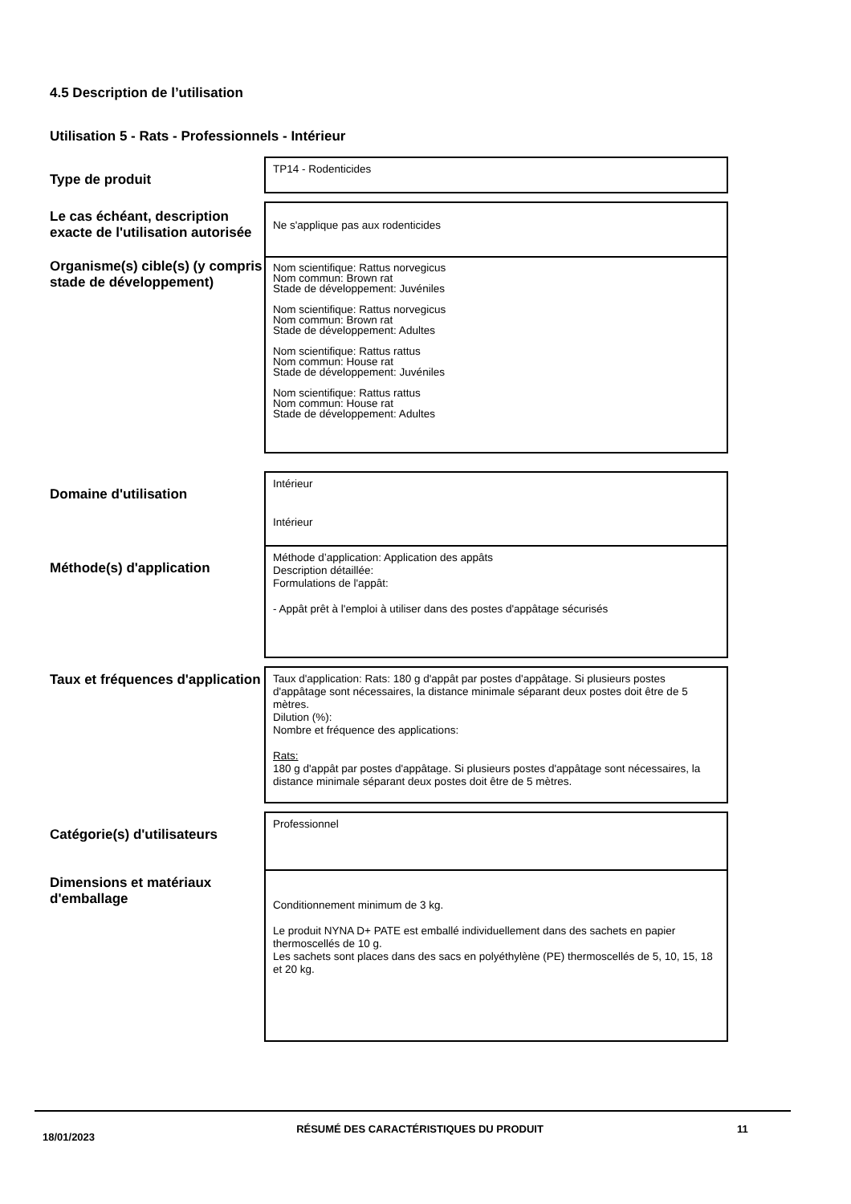4.5 Description de l’utilisation
Utilisation 5 - Rats - Professionnels - Intérieur
| Type de produit | TP14 - Rodenticides |
| Le cas échéant, description exacte de l'utilisation autorisée | Ne s'applique pas aux rodenticides |
| Organisme(s) cible(s) (y compris stade de développement) | Nom scientifique: Rattus norvegicus Nom commun: Brown rat Stade de développement: Juvéniles Nom scientifique: Rattus norvegicus Nom commun: Brown rat Stade de développement: Adultes Nom scientifique: Rattus rattus Nom commun: House rat Stade de développement: Juvéniles Nom scientifique: Rattus rattus Nom commun: House rat Stade de développement: Adultes |
| Domaine d'utilisation | Intérieur Intérieur |
| Méthode(s) d'application | Méthode d’application: Application des appâts Description détaillée: Formulations de l'appât: - Appât prêt à l'emploi à utiliser dans des postes d'appâtage sécurisés |
| Taux et fréquences d'application | Taux d'application: Rats: 180 g d'appât par postes d'appâtage. Si plusieurs postes d'appâtage sont nécessaires, la distance minimale séparant deux postes doit être de 5 mètres. Dilution (%): Nombre et fréquence des applications: Rats: 180 g d'appât par postes d'appâtage. Si plusieurs postes d'appâtage sont nécessaires, la distance minimale séparant deux postes doit être de 5 mètres. |
| Catégorie(s) d'utilisateurs | Professionnel |
| Dimensions et matériaux d'emballage | Conditionnement minimum de 3 kg. Le produit NYNA D+ PATE est emballé individuellement dans des sachets en papier thermoscellés de 10 g. Les sachets sont places dans des sacs en polyéthylène (PE) thermoscellés de 5, 10, 15, 18 et 20 kg. |
18/01/2023
RÉSUMÉ DES CARACTÉRISTIQUES DU PRODUIT 11